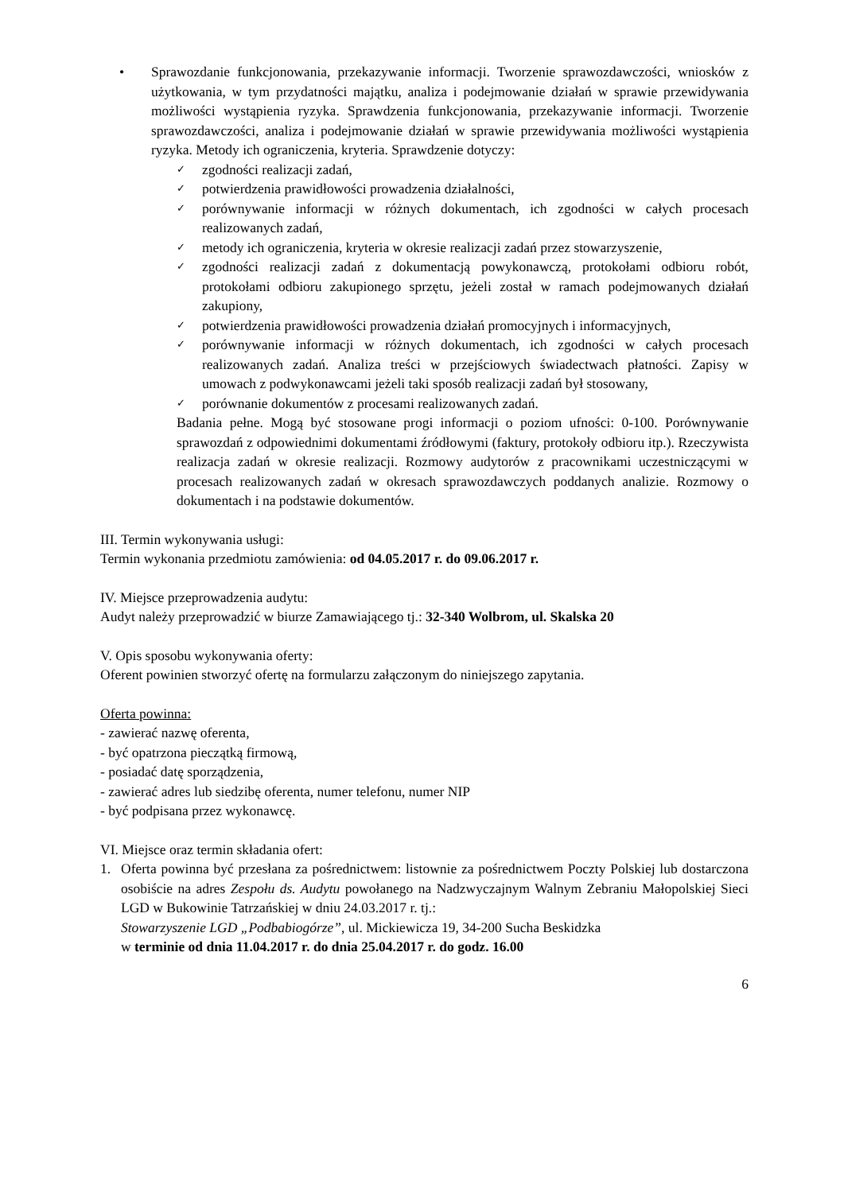• Sprawozdanie funkcjonowania, przekazywanie informacji. Tworzenie sprawozdawczości, wniosków z użytkowania, w tym przydatności majątku, analiza i podejmowanie działań w sprawie przewidywania możliwości wystąpienia ryzyka. Sprawdzenia funkcjonowania, przekazywanie informacji. Tworzenie sprawozdawczości, analiza i podejmowanie działań w sprawie przewidywania możliwości wystąpienia ryzyka. Metody ich ograniczenia, kryteria. Sprawdzenie dotyczy:
✓
zgodności realizacji zadań,
✓
potwierdzenia prawidłowości prowadzenia działalności,
✓
porównywanie informacji w różnych dokumentach, ich zgodności w całych procesach realizowanych zadań,
✓
metody ich ograniczenia, kryteria w okresie realizacji zadań przez stowarzyszenie,
✓
zgodności realizacji zadań z dokumentacją powykonawczą, protokołami odbioru robót, protokołami odbioru zakupionego sprzętu, jeżeli został w ramach podejmowanych działań zakupiony,
✓
potwierdzenia prawidłowości prowadzenia działań promocyjnych i informacyjnych,
✓
porównywanie informacji w różnych dokumentach, ich zgodności w całych procesach realizowanych zadań. Analiza treści w przejściowych świadectwach płatności. Zapisy w umowach z podwykonawcami jeżeli taki sposób realizacji zadań był stosowany,
✓
porównanie dokumentów z procesami realizowanych zadań.
Badania pełne. Mogą być stosowane progi informacji o poziom ufności: 0-100. Porównywanie sprawozdań z odpowiednimi dokumentami źródłowymi (faktury, protokoły odbioru itp.). Rzeczywista realizacja zadań w okresie realizacji. Rozmowy audytorów z pracownikami uczestniczącymi w procesach realizowanych zadań w okresach sprawozdawczych poddanych analizie. Rozmowy o dokumentach i na podstawie dokumentów.
III. Termin wykonywania usługi:
Termin wykonania przedmiotu zamówienia: od 04.05.2017 r. do 09.06.2017 r.
IV. Miejsce przeprowadzenia audytu:
Audyt należy przeprowadzić w biurze Zamawiającego tj.: 32-340 Wolbrom, ul. Skalska 20
V. Opis sposobu wykonywania oferty:
Oferent powinien stworzyć ofertę na formularzu załączonym do niniejszego zapytania.
Oferta powinna:
- zawierać nazwę oferenta,
- być opatrzona pieczątką firmową,
- posiadać datę sporządzenia,
- zawierać adres lub siedzibę oferenta, numer telefonu, numer NIP
- być podpisana przez wykonawcę.
VI. Miejsce oraz termin składania ofert:
1. Oferta powinna być przesłana za pośrednictwem: listownie za pośrednictwem Poczty Polskiej lub dostarczona osobiście na adres Zespołu ds. Audytu powołanego na Nadzwyczajnym Walnym Zebraniu Małopolskiej Sieci LGD w Bukowinie Tatrzańskiej w dniu 24.03.2017 r. tj.:
Stowarzyszenie LGD „Podbabiogórze”, ul. Mickiewicza 19, 34-200 Sucha Beskidzka
w terminie od dnia 11.04.2017 r. do dnia 25.04.2017 r. do godz. 16.00
6